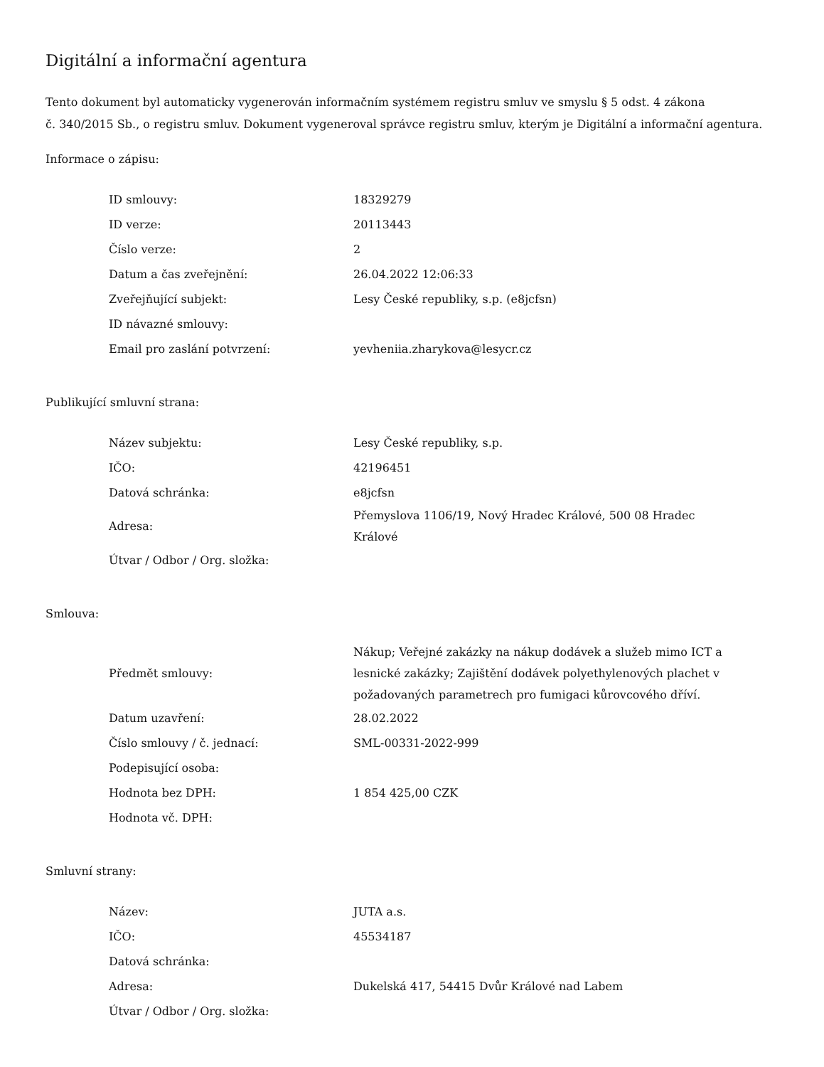Digitální a informační agentura
Tento dokument byl automaticky vygenerován informačním systémem registru smluv ve smyslu § 5 odst. 4 zákona
č. 340/2015 Sb., o registru smluv. Dokument vygeneroval správce registru smluv, kterým je Digitální a informační agentura.
Informace o zápisu:
| ID smlouvy: | 18329279 |
| ID verze: | 20113443 |
| Číslo verze: | 2 |
| Datum a čas zveřejnění: | 26.04.2022 12:06:33 |
| Zveřejňující subjekt: | Lesy České republiky, s.p. (e8jcfsn) |
| ID návazné smlouvy: | |
| Email pro zaslání potvrzení: | yevheniia.zharykova@lesycr.cz |
Publikující smluvní strana:
| Název subjektu: | Lesy České republiky, s.p. |
| IČO: | 42196451 |
| Datová schránka: | e8jcfsn |
| Adresa: | Přemyslova 1106/19, Nový Hradec Králové, 500 08 Hradec Králové |
| Útvar / Odbor / Org. složka: | |
Smlouva:
| Předmět smlouvy: | Nákup; Veřejné zakázky na nákup dodávek a služeb mimo ICT a lesnické zakázky; Zajištění dodávek polyethylenových plachet v požadovaných parametrech pro fumigaci kůrovcového dříví. |
| Datum uzavření: | 28.02.2022 |
| Číslo smlouvy / č. jednací: | SML-00331-2022-999 |
| Podepisující osoba: | |
| Hodnota bez DPH: | 1 854 425,00 CZK |
| Hodnota vč. DPH: | |
Smluvní strany:
| Název: | JUTA a.s. |
| IČO: | 45534187 |
| Datová schránka: | |
| Adresa: | Dukelská 417, 54415 Dvůr Králové nad Labem |
| Útvar / Odbor / Org. složka: | |